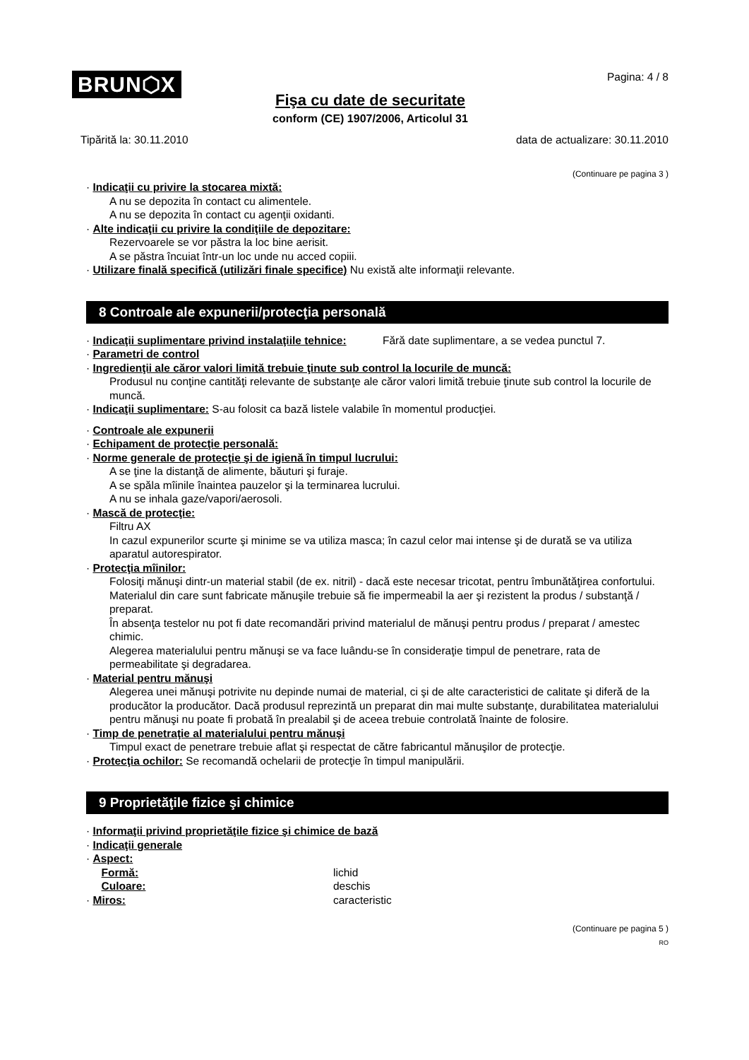BRUN⬡X
Pagina: 4 / 8
Fişa cu date de securitate
conform (CE) 1907/2006, Articolul 31
Tipărită la: 30.11.2010 data de actualizare: 30.11.2010
(Continuare pe pagina 3 )
· Indicaţii cu privire la stocarea mixtă:
A nu se depozita în contact cu alimentele.
A nu se depozita în contact cu agenţii oxidanti.
· Alte indicaţii cu privire la condiţiile de depozitare:
Rezervoarele se vor păstra la loc bine aerisit.
A se păstra încuiat într-un loc unde nu acced copiii.
· Utilizare finală specifică (utilizări finale specifice) Nu există alte informaţii relevante.
8 Controale ale expunerii/protecţia personală
· Indicaţii suplimentare privind instalaţiile tehnice:
Fără date suplimentare, a se vedea punctul 7.
· Parametri de control
· Ingredienţii ale căror valori limită trebuie ţinute sub control la locurile de muncă:
Produsul nu conţine cantităţi relevante de substanţe ale căror valori limită trebuie ţinute sub control la locurile de muncă.
· Indicaţii suplimentare: S-au folosit ca bază listele valabile în momentul producţiei.
· Controale ale expunerii
· Echipament de protecţie personală:
· Norme generale de protecţie şi de igienă în timpul lucrului:
A se ţine la distanţă de alimente, băuturi şi furaje.
A se spăla mîinile înaintea pauzelor şi la terminarea lucrului.
A nu se inhala gaze/vapori/aerosoli.
· Mască de protecţie:
Filtru AX
In cazul expunerilor scurte şi minime se va utiliza masca; în cazul celor mai intense şi de durată se va utiliza aparatul autorespirator.
· Protecţia mîinilor:
Folosiţi mănuşi dintr-un material stabil (de ex. nitril) - dacă este necesar tricotat, pentru îmbunătăţirea confortului.
Materialul din care sunt fabricate mănuşile trebuie să fie impermeabil la aer şi rezistent la produs / substanţă / preparat.
În absenţa testelor nu pot fi date recomandări privind materialul de mănuşi pentru produs / preparat / amestec chimic.
Alegerea materialului pentru mănuşi se va face luându-se în consideraţie timpul de penetrare, rata de permeabilitate şi degradarea.
· Material pentru mănuşi
Alegerea unei mănuşi potrivite nu depinde numai de material, ci şi de alte caracteristici de calitate şi diferă de la producător la producător. Dacă produsul reprezintă un preparat din mai multe substanţe, durabilitatea materialului pentru mănuşi nu poate fi probată în prealabil şi de aceea trebuie controlată înainte de folosire.
· Timp de penetraţie al materialului pentru mănuşi
Timpul exact de penetrare trebuie aflat şi respectat de către fabricantul mănuşilor de protecţie.
· Protecţia ochilor: Se recomandă ochelarii de protecţie în timpul manipulării.
9 Proprietăţile fizice şi chimice
· Informaţii privind proprietăţile fizice şi chimice de bază
· Indicaţii generale
· Aspect:
Formă: lichid
Culoare: deschis
· Miros: caracteristic
(Continuare pe pagina 5 )
RO